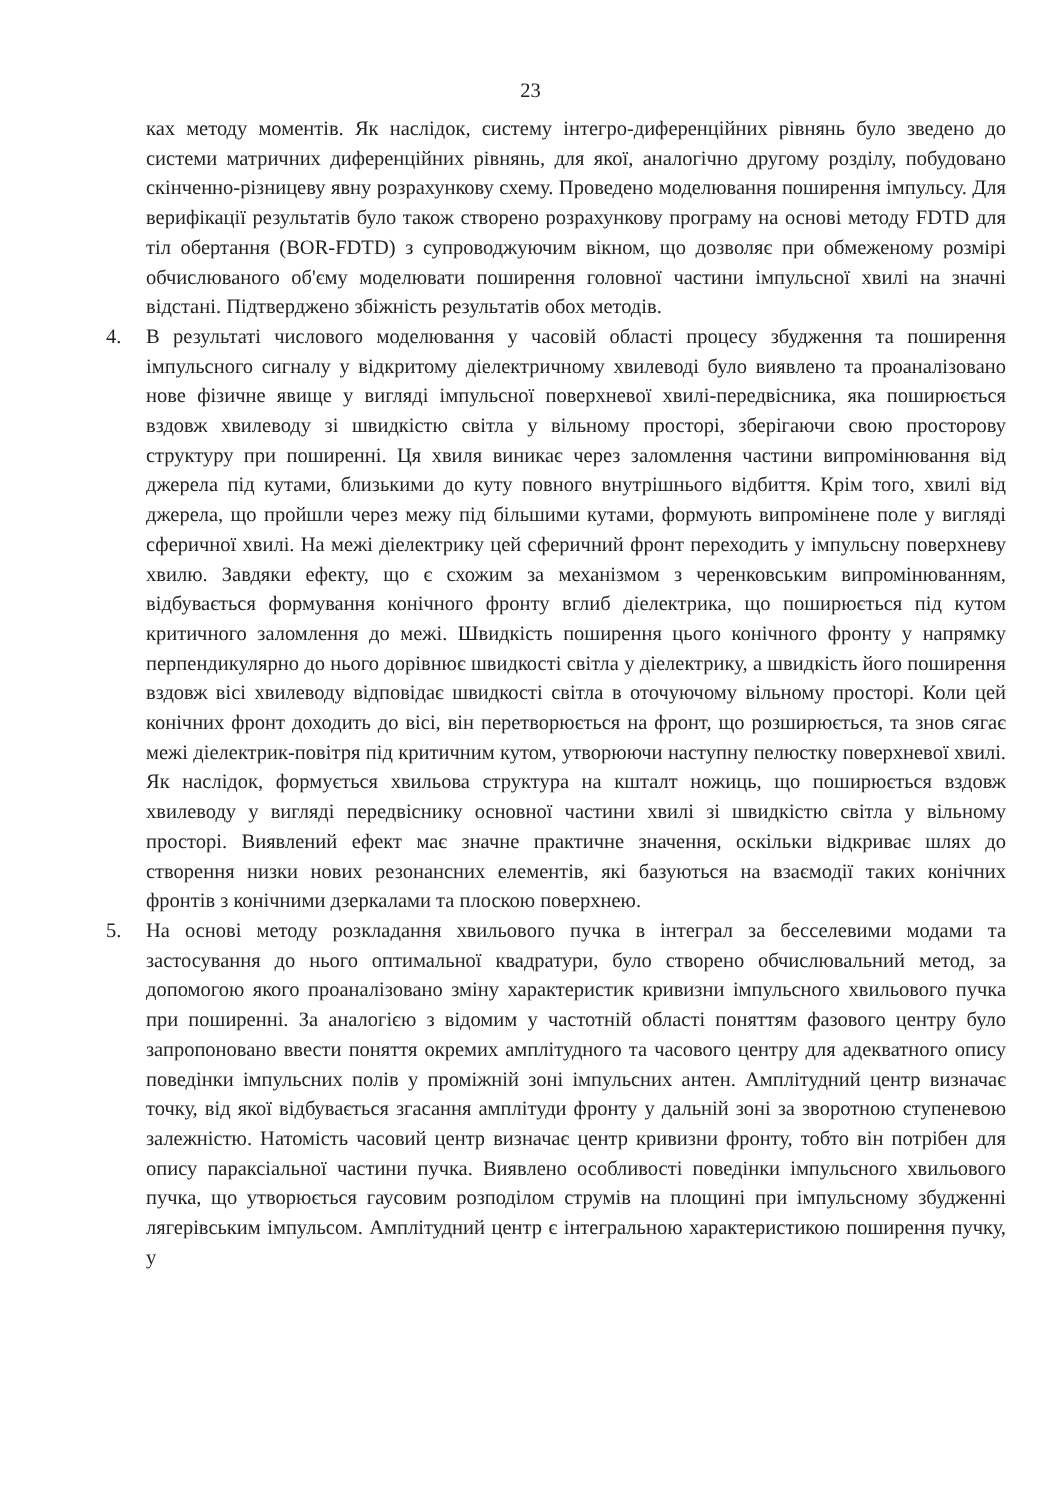23
ках методу моментів. Як наслідок, систему інтегро-диференційних рівнянь було зведено до системи матричних диференційних рівнянь, для якої, аналогічно другому розділу, побудовано скінченно-різницеву явну розрахункову схему. Проведено моделювання поширення імпульсу. Для верифікації результатів було також створено розрахункову програму на основі методу FDTD для тіл обертання (BOR-FDTD) з супроводжуючим вікном, що дозволяє при обмеженому розмірі обчислюваного об'єму моделювати поширення головної частини імпульсної хвилі на значні відстані. Підтверджено збіжність результатів обох методів.
4. В результаті числового моделювання у часовій області процесу збудження та поширення імпульсного сигналу у відкритому діелектричному хвилеводі було виявлено та проаналізовано нове фізичне явище у вигляді імпульсної поверхневої хвилі-передвісника, яка поширюється вздовж хвилеводу зі швидкістю світла у вільному просторі, зберігаючи свою просторову структуру при поширенні. Ця хвиля виникає через заломлення частини випромінювання від джерела під кутами, близькими до куту повного внутрішнього відбиття. Крім того, хвилі від джерела, що пройшли через межу під більшими кутами, формують випромінене поле у вигляді сферичної хвилі. На межі діелектрику цей сферичний фронт переходить у імпульсну поверхневу хвилю. Завдяки ефекту, що є схожим за механізмом з черенковським випромінюванням, відбувається формування конічного фронту вглиб діелектрика, що поширюється під кутом критичного заломлення до межі. Швидкість поширення цього конічного фронту у напрямку перпендикулярно до нього дорівнює швидкості світла у діелектрику, а швидкість його поширення вздовж вісі хвилеводу відповідає швидкості світла в оточуючому вільному просторі. Коли цей конічних фронт доходить до вісі, він перетворюється на фронт, що розширюється, та знов сягає межі діелектрик-повітря під критичним кутом, утворюючи наступну пелюстку поверхневої хвилі. Як наслідок, формується хвильова структура на кшталт ножиць, що поширюється вздовж хвилеводу у вигляді передвіснику основної частини хвилі зі швидкістю світла у вільному просторі. Виявлений ефект має значне практичне значення, оскільки відкриває шлях до створення низки нових резонансних елементів, які базуються на взаємодії таких конічних фронтів з конічними дзеркалами та плоскою поверхнею.
5. На основі методу розкладання хвильового пучка в інтеграл за бесселевими модами та застосування до нього оптимальної квадратури, було створено обчислювальний метод, за допомогою якого проаналізовано зміну характеристик кривизни імпульсного хвильового пучка при поширенні. За аналогією з відомим у частотній області поняттям фазового центру було запропоновано ввести поняття окремих амплітудного та часового центру для адекватного опису поведінки імпульсних полів у проміжній зоні імпульсних антен. Амплітудний центр визначає точку, від якої відбувається згасання амплітуди фронту у дальній зоні за зворотною ступеневою залежністю. Натомість часовий центр визначає центр кривизни фронту, тобто він потрібен для опису параксіальної частини пучка. Виявлено особливості поведінки імпульсного хвильового пучка, що утворюється гаусовим розподілом струмів на площині при імпульсному збудженні лягерівським імпульсом. Амплітудний центр є інтегральною характеристикою поширення пучку, у